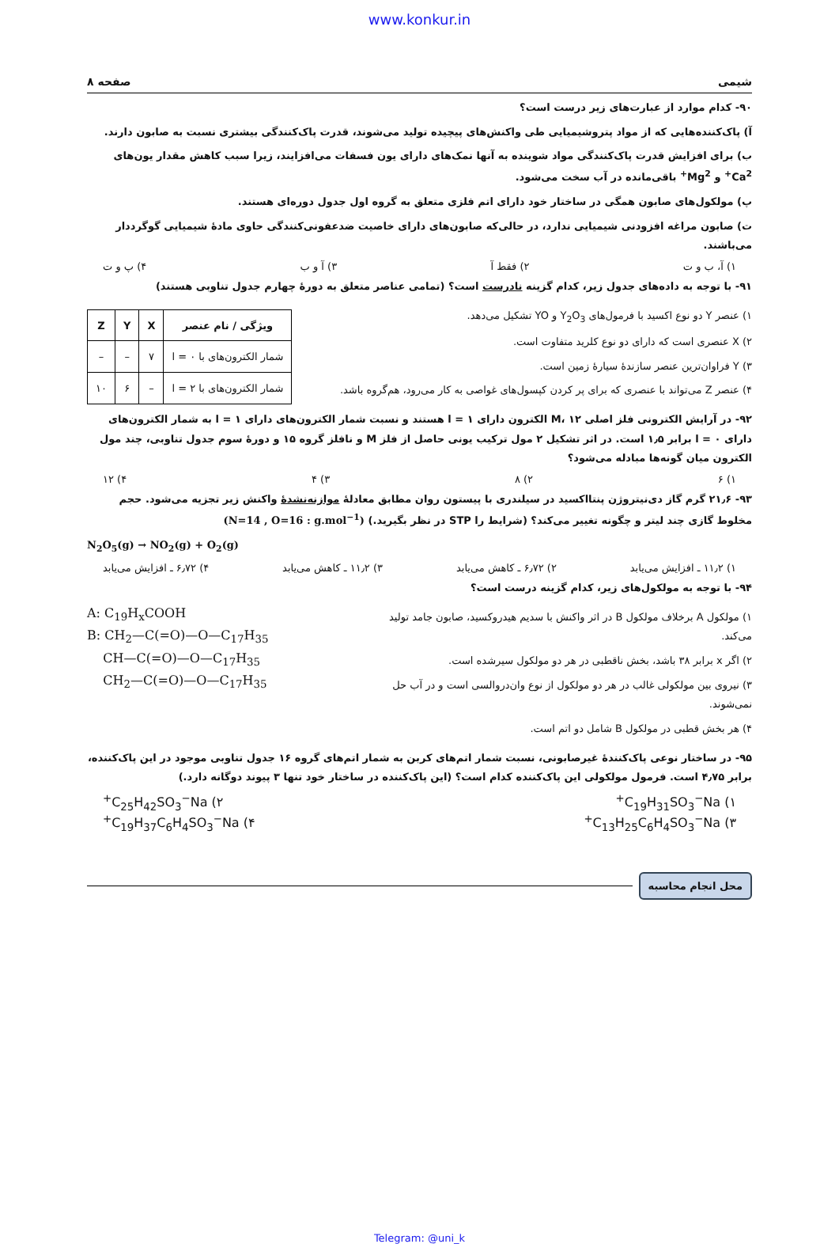www.konkur.in
شیمی صفحه ۸
۹۰- کدام موارد از عبارت‌های زیر درست است؟
آ) پاک‌کننده‌هایی که از مواد پتروشیمیایی طی واکنش‌های پیچیده تولید می‌شوند، قدرت پاک‌کنندگی بیشتری نسبت به صابون دارند.
ب) برای افزایش قدرت پاک‌کنندگی مواد شوینده به آنها نمک‌های دارای یون فسفات می‌افزایند، زیرا سبب کاهش مقدار یون‌های Ca<sup>2+</sup> و Mg<sup>2+</sup> باقی‌مانده در آب سخت می‌شود.
پ) مولکول‌های صابون همگی در ساختار خود دارای اتم فلزی متعلق به گروه اول جدول دوره‌ای هستند.
ت) صابون مراغه افزودنی شیمیایی ندارد، در حالی‌که صابون‌های دارای خاصیت ضدعفونی‌کنندگی حاوی مادهٔ شیمیایی گوگرددار می‌باشند.
۱) آ، ب و ت ۲) فقط آ ۳) آ و ب ۴) پ و ت
۹۱- با توجه به داده‌های جدول زیر، کدام گزینه نادرست است؟ (تمامی عناصر متعلق به دورهٔ چهارم جدول تناوبی هستند)
۱) عنصر Y دو نوع اکسید با فرمول‌های Y<sub>2</sub>O<sub>3</sub> و YO تشکیل می‌دهد.
۲) X عنصری است که دارای دو نوع کلرید متفاوت است.
۳) Y فراوان‌ترین عنصر سازندهٔ سیارهٔ زمین است.
۴) عنصر Z می‌تواند با عنصری که برای پر کردن کپسول‌های غواصی به کار می‌رود، هم‌گروه باشد.
| ویژگی / نام عنصر | X | Y | Z |
| --- | --- | --- | --- |
| شمار الکترون‌های با l = ۰ | ۷ | – | – |
| شمار الکترون‌های با l = ۲ | – | ۶ | ۱۰ |
۹۲- در آرایش الکترونی فلز اصلی M، ۱۲ الکترون دارای l = ۱ هستند و نسبت شمار الکترون‌های دارای l = ۱ به شمار الکترون‌های دارای l = ۰ برابر ۱٫۵ است. در اثر تشکیل ۲ مول ترکیب یونی حاصل از فلز M و نافلز گروه ۱۵ و دورهٔ سوم جدول تناوبی، چند مول الکترون میان گونه‌ها مبادله می‌شود؟
۱) ۶ ۲) ۸ ۳) ۴ ۴) ۱۲
۹۳- ۲۱٫۶ گرم گاز دی‌نیتروژن پنتااکسید در سیلندری با پیستون روان مطابق معادلهٔ موازنه‌نشدهٔ واکنش زیر تجزیه می‌شود. حجم مخلوط گازی چند لیتر و چگونه تغییر می‌کند؟ (شرایط را STP در نظر بگیرید.) (N=14 , O=16 : g.mol<sup>−1</sup>)
N<sub>2</sub>O<sub>5</sub>(g) → NO<sub>2</sub>(g) + O<sub>2</sub>(g)
۱) ۱۱٫۲ ـ افزایش می‌یابد ۲) ۶٫۷۲ ـ کاهش می‌یابد ۳) ۱۱٫۲ ـ کاهش می‌یابد ۴) ۶٫۷۲ ـ افزایش می‌یابد
۹۴- با توجه به مولکول‌های زیر، کدام گزینه درست است؟
۱) مولکول A برخلاف مولکول B در اثر واکنش با سدیم هیدروکسید، صابون جامد تولید می‌کند.
۲) اگر x برابر ۳۸ باشد، بخش ناقطبی در هر دو مولکول سیرشده است.
۳) نیروی بین مولکولی غالب در هر دو مولکول از نوع وان‌دروالسی است و در آب حل نمی‌شوند.
۴) هر بخش قطبی در مولکول B شامل دو اتم است.
A: C<sub>19</sub>H<sub>x</sub>COOH
B: CH<sub>2</sub>—C(=O)—O—C<sub>17</sub>H<sub>35</sub>
CH—C(=O)—O—C<sub>17</sub>H<sub>35</sub>
CH<sub>2</sub>—C(=O)—O—C<sub>17</sub>H<sub>35</sub>
۹۵- در ساختار نوعی پاک‌کنندهٔ غیرصابونی، نسبت شمار اتم‌های کربن به شمار اتم‌های گروه ۱۶ جدول تناوبی موجود در این پاک‌کننده، برابر ۴٫۷۵ است. فرمول مولکولی این پاک‌کننده کدام است؟ (این پاک‌کننده در ساختار خود تنها ۳ پیوند دوگانه دارد.)
۱) C<sub>19</sub>H<sub>31</sub>SO<sub>3</sub><sup>−</sup>Na<sup>+</sup> ۲) C<sub>25</sub>H<sub>42</sub>SO<sub>3</sub><sup>−</sup>Na<sup>+</sup>
۳) C<sub>13</sub>H<sub>25</sub>C<sub>6</sub>H<sub>4</sub>SO<sub>3</sub><sup>−</sup>Na<sup>+</sup> ۴) C<sub>19</sub>H<sub>37</sub>C<sub>6</sub>H<sub>4</sub>SO<sub>3</sub><sup>−</sup>Na<sup>+</sup>
محل انجام محاسبه
Telegram: @uni_k